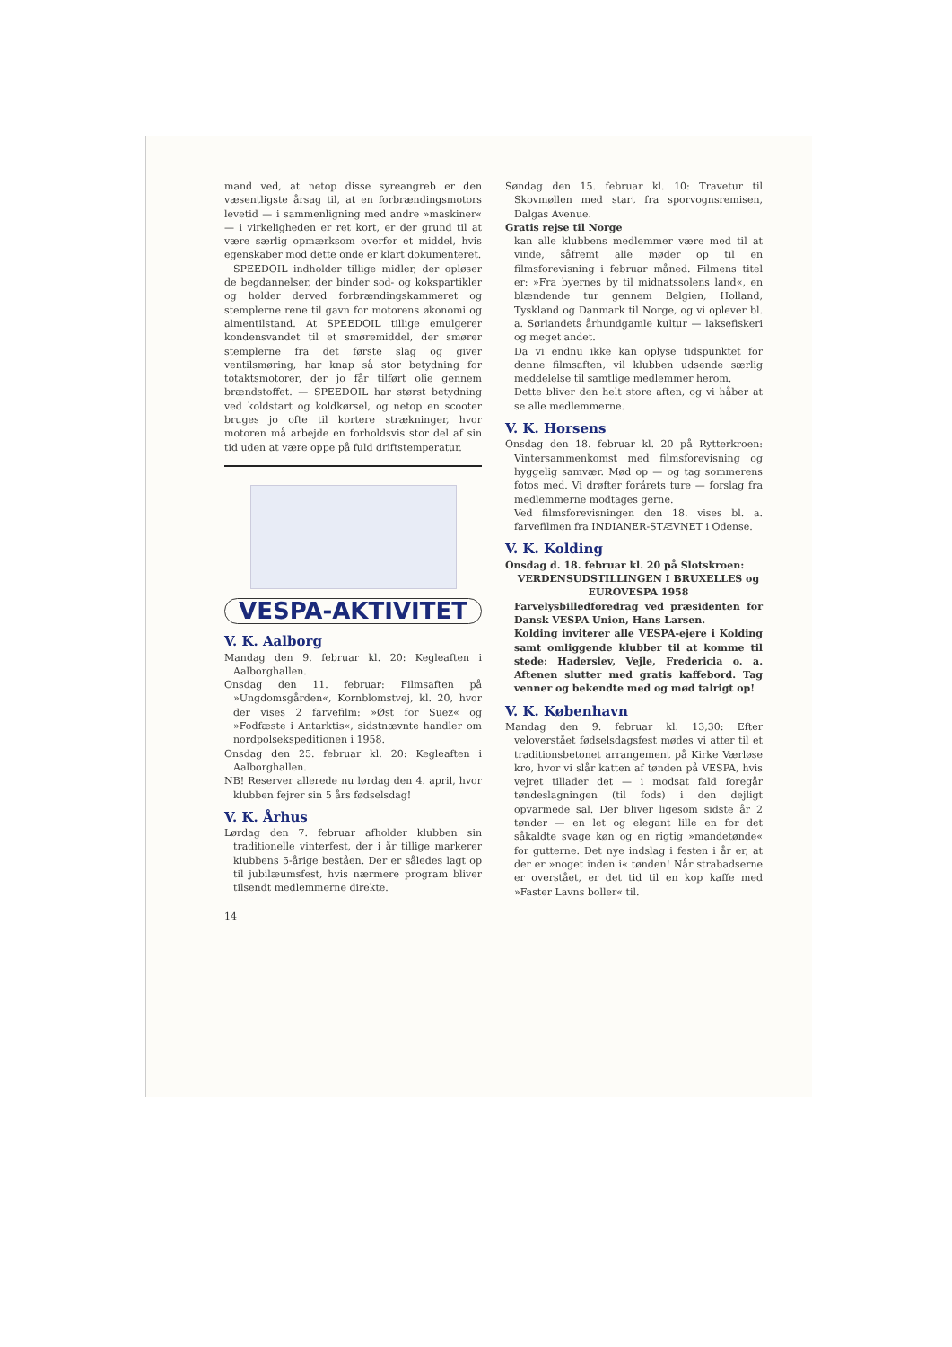mand ved, at netop disse syreangreb er den væsentligste årsag til, at en forbrændingsmotors levetid — i sammenligning med andre »maskiner« — i virkeligheden er ret kort, er der grund til at være særlig opmærksom overfor et middel, hvis egenskaber mod dette onde er klart dokumenteret.
SPEEDOIL indholder tillige midler, der opløser de begdannelser, der binder sod- og kokspartikler og holder derved forbrændingskammeret og stemplerne rene til gavn for motorens økonomi og almentilstand. At SPEEDOIL tillige emulgerer kondensvandet til et smøremiddel, der smører stemplerne fra det første slag og giver ventilsmøring, har knap så stor betydning for totaktsmotorer, der jo får tilført olie gennem brændstoffet. — SPEEDOIL har størst betydning ved koldstart og koldkørsel, og netop en scooter bruges jo ofte til kortere strækninger, hvor motoren må arbejde en forholdsvis stor del af sin tid uden at være oppe på fuld driftstemperatur.
VESPA-AKTIVITET
V. K. Aalborg
Mandag den 9. februar kl. 20: Kegleaften i Aalborghallen.
Onsdag den 11. februar: Filmsaften på »Ungdomsgården«, Kornblomstvej, kl. 20, hvor der vises 2 farvefilm: »Øst for Suez« og »Fodfæste i Antarktis«, sidstnævnte handler om nordpolsekspeditionen i 1958.
Onsdag den 25. februar kl. 20: Kegleaften i Aalborghallen.
NB! Reserver allerede nu lørdag den 4. april, hvor klubben fejrer sin 5 års fødselsdag!
V. K. Århus
Lørdag den 7. februar afholder klubben sin traditionelle vinterfest, der i år tillige markerer klubbens 5-årige beståen. Der er således lagt op til jubilæumsfest, hvis nærmere program bliver tilsendt medlemmerne direkte.
14
Søndag den 15. februar kl. 10: Travetur til Skovmøllen med start fra sporvognsremisen, Dalgas Avenue.
Gratis rejse til Norge
kan alle klubbens medlemmer være med til at vinde, såfremt alle møder op til en filmsforevisning i februar måned. Filmens titel er: »Fra byernes by til midnatssolens land«, en blændende tur gennem Belgien, Holland, Tyskland og Danmark til Norge, og vi oplever bl. a. Sørlandets århundgamle kultur — laksefiskeri og meget andet.
Da vi endnu ikke kan oplyse tidspunktet for denne filmsaften, vil klubben udsende særlig meddelelse til samtlige medlemmer herom.
Dette bliver den helt store aften, og vi håber at se alle medlemmerne.
V. K. Horsens
Onsdag den 18. februar kl. 20 på Rytterkroen: Vintersammenkomst med filmsforevisning og hyggelig samvær. Mød op — og tag sommerens fotos med. Vi drøfter forårets ture — forslag fra medlemmerne modtages gerne.
Ved filmsforevisningen den 18. vises bl. a. farvefilmen fra INDIANER-STÆVNET i Odense.
V. K. Kolding
Onsdag d. 18. februar kl. 20 på Slotskroen:
VERDENSUDSTILLINGEN I BRUXELLES og EUROVESPA 1958
Farvelysbilledforedrag ved præsidenten for Dansk VESPA Union, Hans Larsen.
Kolding inviterer alle VESPA-ejere i Kolding samt omliggende klubber til at komme til stede: Haderslev, Vejle, Fredericia o. a. Aftenen slutter med gratis kaffebord. Tag venner og bekendte med og mød talrigt op!
V. K. København
Mandag den 9. februar kl. 13,30: Efter veloverstået fødselsdagsfest mødes vi atter til et traditionsbetonet arrangement på Kirke Værløse kro, hvor vi slår katten af tønden på VESPA, hvis vejret tillader det — i modsat fald foregår tøndeslagningen (til fods) i den dejligt opvarmede sal. Der bliver ligesom sidste år 2 tønder — en let og elegant lille en for det såkaldte svage køn og en rigtig »mandetønde« for gutterne. Det nye indslag i festen i år er, at der er »noget inden i« tønden! Når strabadserne er overstået, er det tid til en kop kaffe med »Faster Lavns boller« til.